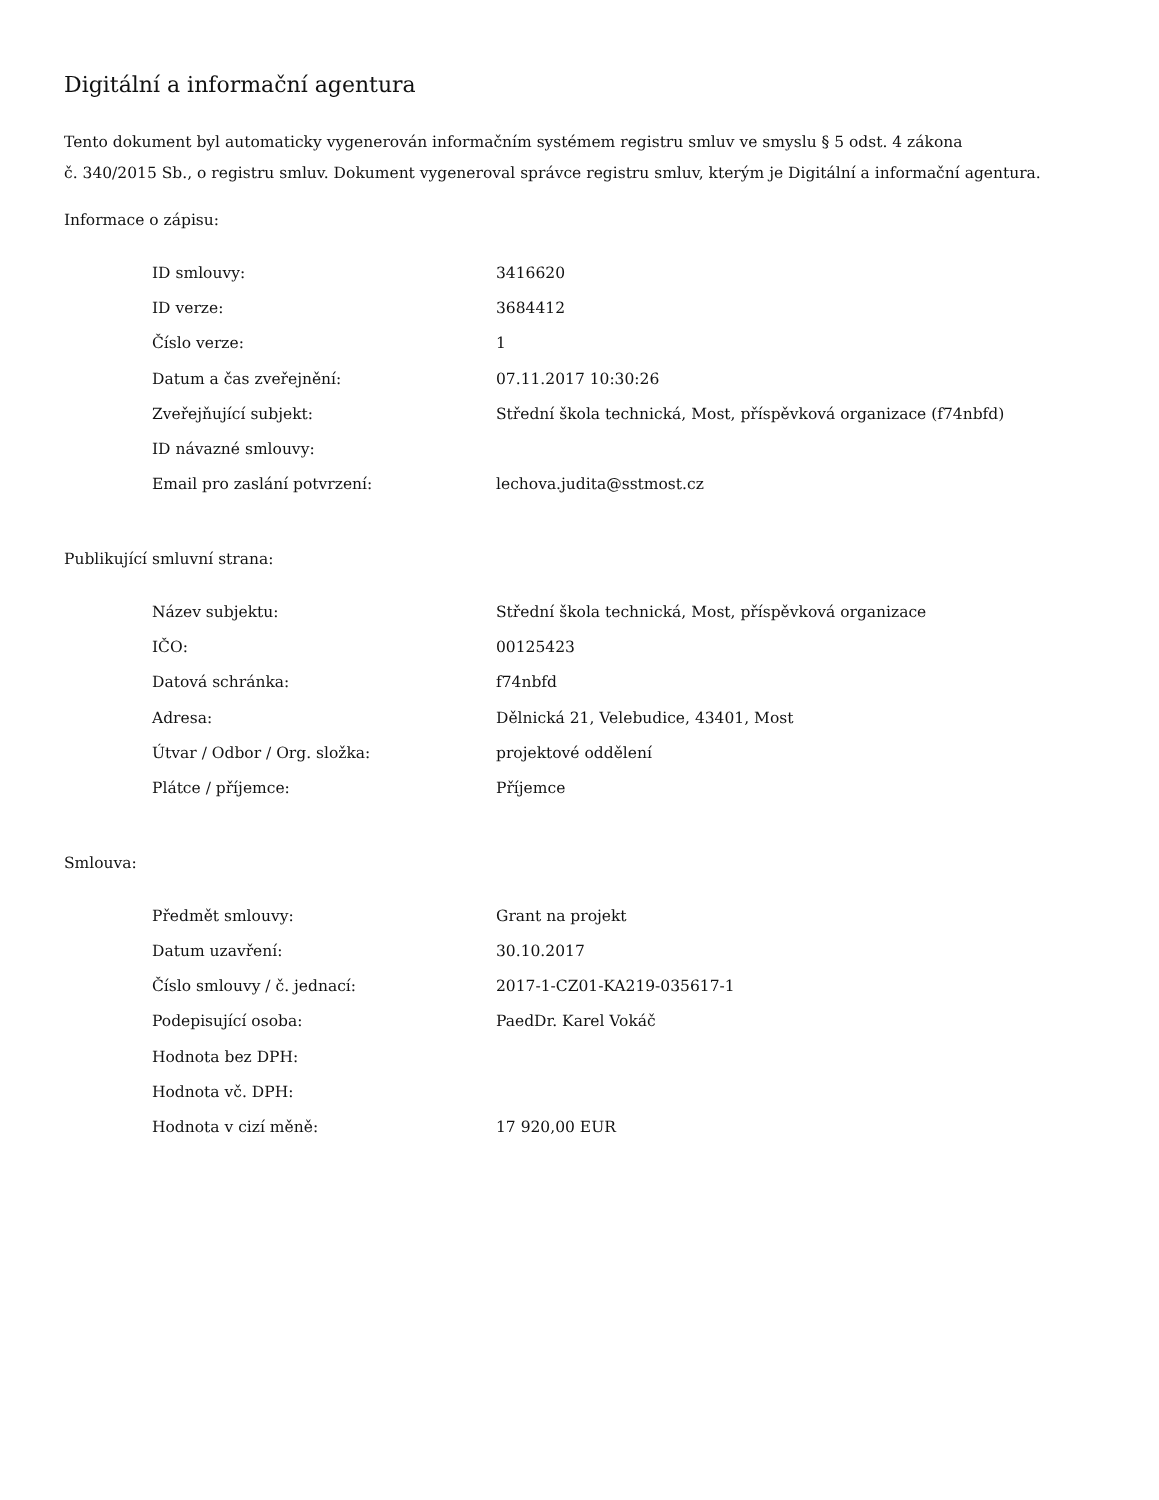Digitální a informační agentura
Tento dokument byl automaticky vygenerován informačním systémem registru smluv ve smyslu § 5 odst. 4 zákona
č. 340/2015 Sb., o registru smluv. Dokument vygeneroval správce registru smluv, kterým je Digitální a informační agentura.
Informace o zápisu:
| ID smlouvy: | 3416620 |
| ID verze: | 3684412 |
| Číslo verze: | 1 |
| Datum a čas zveřejnění: | 07.11.2017 10:30:26 |
| Zveřejňující subjekt: | Střední škola technická, Most, příspěvková organizace (f74nbfd) |
| ID návazné smlouvy: | |
| Email pro zaslání potvrzení: | lechova.judita@sstmost.cz |
Publikující smluvní strana:
| Název subjektu: | Střední škola technická, Most, příspěvková organizace |
| IČO: | 00125423 |
| Datová schránka: | f74nbfd |
| Adresa: | Dělnická 21, Velebudice, 43401, Most |
| Útvar / Odbor / Org. složka: | projektové oddělení |
| Plátce / příjemce: | Příjemce |
Smlouva:
| Předmět smlouvy: | Grant na projekt |
| Datum uzavření: | 30.10.2017 |
| Číslo smlouvy / č. jednací: | 2017-1-CZ01-KA219-035617-1 |
| Podepisující osoba: | PaedDr. Karel Vokáč |
| Hodnota bez DPH: | |
| Hodnota vč. DPH: | |
| Hodnota v cizí měně: | 17 920,00 EUR |